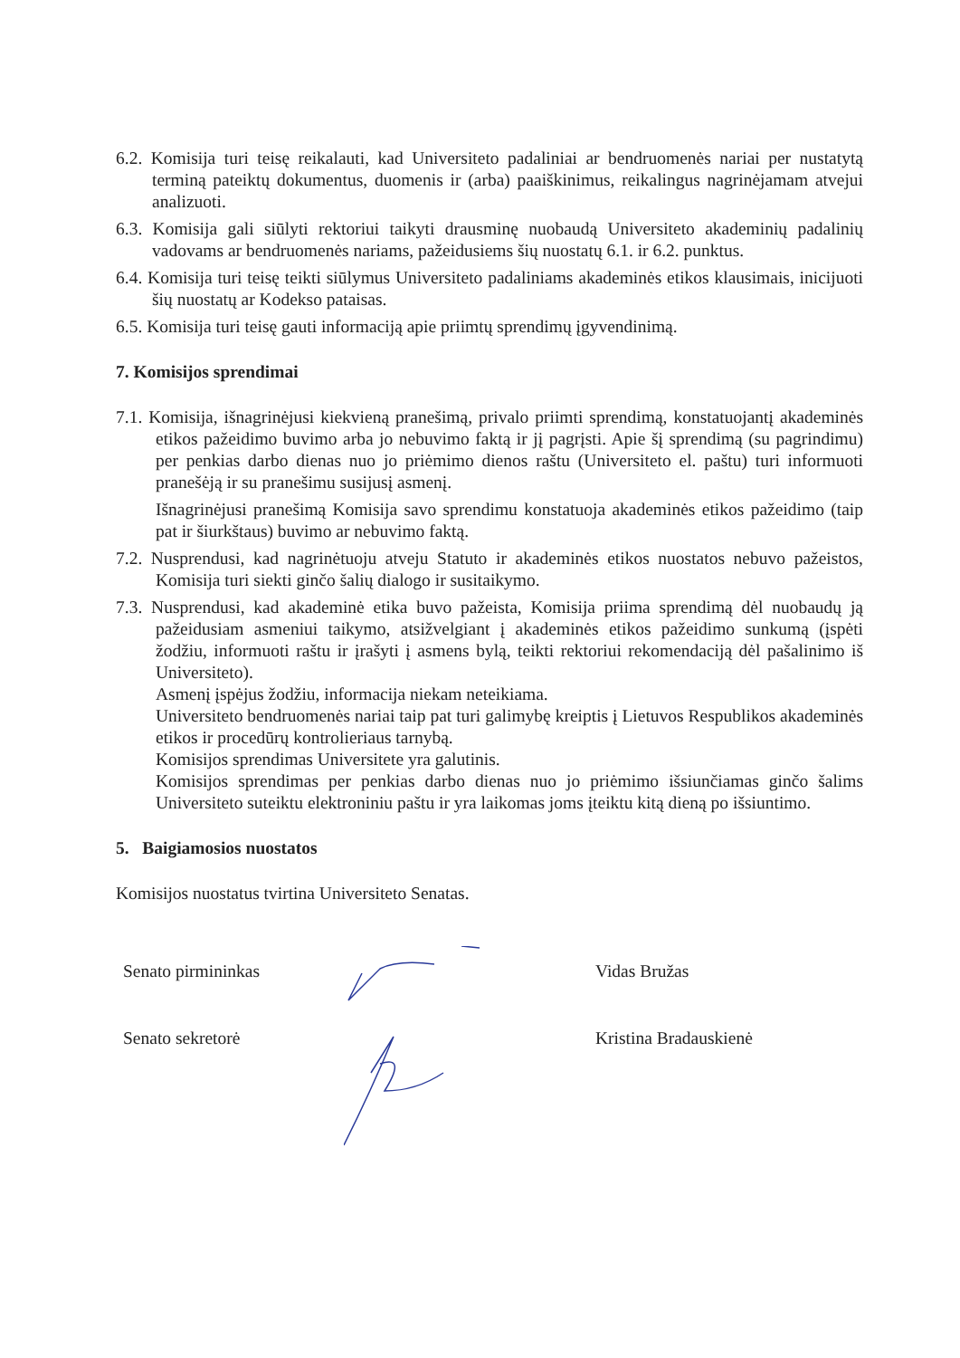6.2. Komisija turi teisę reikalauti, kad Universiteto padaliniai ar bendruomenės nariai per nustatytą terminą pateiktų dokumentus, duomenis ir (arba) paaiškinimus, reikalingus nagrinėjamam atvejui analizuoti.
6.3. Komisija gali siūlyti rektoriui taikyti drausminę nuobaudą Universiteto akademinių padalinių vadovams ar bendruomenės nariams, pažeidusiems šių nuostatų 6.1. ir 6.2. punktus.
6.4. Komisija turi teisę teikti siūlymus Universiteto padaliniams akademinės etikos klausimais, inicijuoti šių nuostatų ar Kodekso pataisas.
6.5. Komisija turi teisę gauti informaciją apie priimtų sprendimų įgyvendinimą.
7. Komisijos sprendimai
7.1. Komisija, išnagrinėjusi kiekvieną pranešimą, privalo priimti sprendimą, konstatuojantį akademinės etikos pažeidimo buvimo arba jo nebuvimo faktą ir jį pagrįsti. Apie šį sprendimą (su pagrindimu) per penkias darbo dienas nuo jo priėmimo dienos raštu (Universiteto el. paštu) turi informuoti pranešėją ir su pranešimu susijusį asmenį.
Išnagrinėjusi pranešimą Komisija savo sprendimu konstatuoja akademinės etikos pažeidimo (taip pat ir šiurkštaus) buvimo ar nebuvimo faktą.
7.2. Nusprendusi, kad nagrinėtuoju atveju Statuto ir akademinės etikos nuostatos nebuvo pažeistos, Komisija turi siekti ginčo šalių dialogo ir susitaikymo.
7.3. Nusprendusi, kad akademinė etika buvo pažeista, Komisija priima sprendimą dėl nuobaudų ją pažeidusiam asmeniui taikymo, atsižvelgiant į akademinės etikos pažeidimo sunkumą (įspėti žodžiu, informuoti raštu ir įrašyti į asmens bylą, teikti rektoriui rekomendaciją dėl pašalinimo iš Universiteto).
Asmenį įspėjus žodžiu, informacija niekam neteikiama.
Universiteto bendruomenės nariai taip pat turi galimybę kreiptis į Lietuvos Respublikos akademinės etikos ir procedūrų kontrolieriaus tarnybą.
Komisijos sprendimas Universitete yra galutinis.
Komisijos sprendimas per penkias darbo dienas nuo jo priėmimo išsiunčiamas ginčo šalims Universiteto suteiktu elektroniniu paštu ir yra laikomas joms įteiktu kitą dieną po išsiuntimo.
5. Baigiamosios nuostatos
Komisijos nuostatus tvirtina Universiteto Senatas.
Senato pirmininkas Vidas Bružas
Senato sekretorė Kristina Bradauskienė